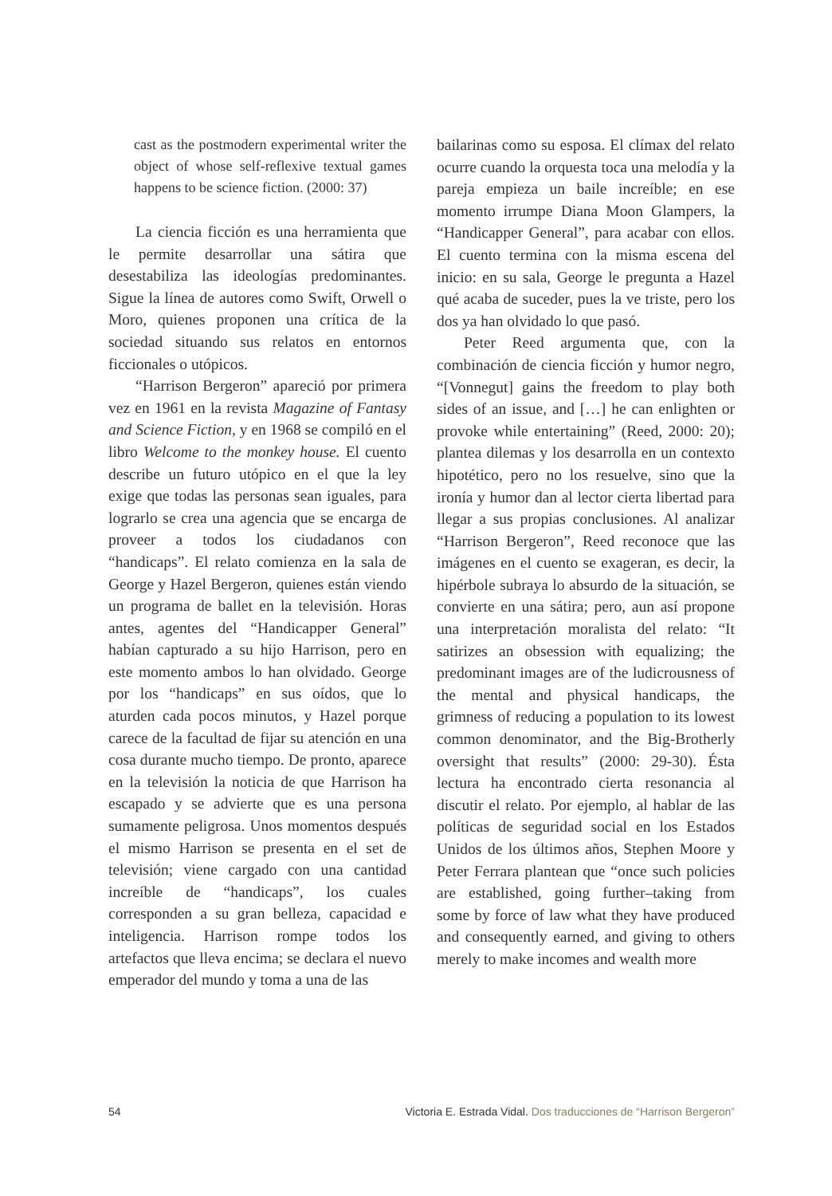cast as the postmodern experimental writer the object of whose self-reflexive textual games happens to be science fiction. (2000: 37)
La ciencia ficción es una herramienta que le permite desarrollar una sátira que desestabiliza las ideologías predominantes. Sigue la línea de autores como Swift, Orwell o Moro, quienes proponen una crítica de la sociedad situando sus relatos en entornos ficcionales o utópicos.
“Harrison Bergeron” apareció por primera vez en 1961 en la revista Magazine of Fantasy and Science Fiction, y en 1968 se compiló en el libro Welcome to the monkey house. El cuento describe un futuro utópico en el que la ley exige que todas las personas sean iguales, para lograrlo se crea una agencia que se encarga de proveer a todos los ciudadanos con “handicaps”. El relato comienza en la sala de George y Hazel Bergeron, quienes están viendo un programa de ballet en la televisión. Horas antes, agentes del “Handicapper General” habían capturado a su hijo Harrison, pero en este momento ambos lo han olvidado. George por los “handicaps” en sus oídos, que lo aturden cada pocos minutos, y Hazel porque carece de la facultad de fijar su atención en una cosa durante mucho tiempo. De pronto, aparece en la televisión la noticia de que Harrison ha escapado y se advierte que es una persona sumamente peligrosa. Unos momentos después el mismo Harrison se presenta en el set de televisión; viene cargado con una cantidad increíble de “handicaps”, los cuales corresponden a su gran belleza, capacidad e inteligencia. Harrison rompe todos los artefactos que lleva encima; se declara el nuevo emperador del mundo y toma a una de las
bailarinas como su esposa. El clímax del relato ocurre cuando la orquesta toca una melodía y la pareja empieza un baile increíble; en ese momento irrumpe Diana Moon Glampers, la “Handicapper General”, para acabar con ellos. El cuento termina con la misma escena del inicio: en su sala, George le pregunta a Hazel qué acaba de suceder, pues la ve triste, pero los dos ya han olvidado lo que pasó.
Peter Reed argumenta que, con la combinación de ciencia ficción y humor negro, “[Vonnegut] gains the freedom to play both sides of an issue, and […] he can enlighten or provoke while entertaining” (Reed, 2000: 20); plantea dilemas y los desarrolla en un contexto hipotético, pero no los resuelve, sino que la ironía y humor dan al lector cierta libertad para llegar a sus propias conclusiones. Al analizar “Harrison Bergeron”, Reed reconoce que las imágenes en el cuento se exageran, es decir, la hipérbole subraya lo absurdo de la situación, se convierte en una sátira; pero, aun así propone una interpretación moralista del relato: “It satirizes an obsession with equalizing; the predominant images are of the ludicrousness of the mental and physical handicaps, the grimness of reducing a population to its lowest common denominator, and the Big-Brotherly oversight that results” (2000: 29-30). Ésta lectura ha encontrado cierta resonancia al discutir el relato. Por ejemplo, al hablar de las políticas de seguridad social en los Estados Unidos de los últimos años, Stephen Moore y Peter Ferrara plantean que “once such policies are established, going further–taking from some by force of law what they have produced and consequently earned, and giving to others merely to make incomes and wealth more
54 Victoria E. Estrada Vidal. Dos traducciones de “Harrison Bergeron”